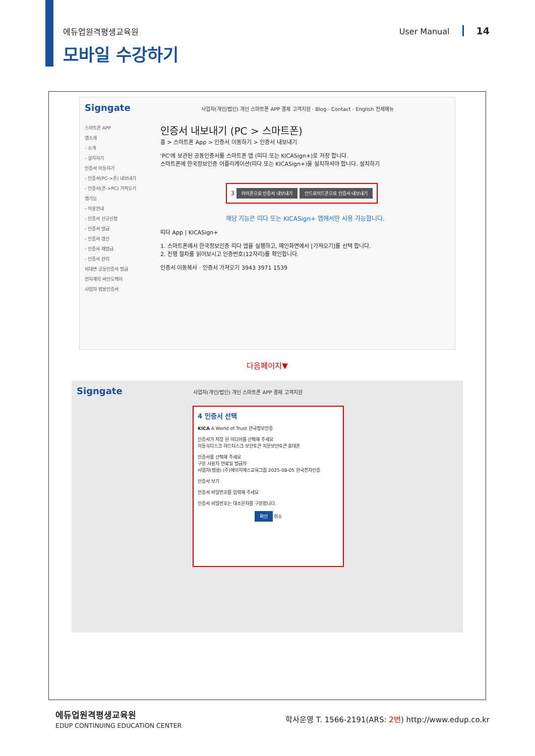에듀업원격평생교육원 User Manual 14
모바일 수강하기
Signgate 사업자(개인/법인) 개인 스마트폰 APP 결제 고객지원 · Blog · Contact · English 전체메뉴
스마트폰 APP
앱소개
- 소개
- 설치하기
인증서 이동하기
- 인증서(PC->폰) 내보내기
- 인증서(폰->PC) 가져오기
앱기능
- 이용안내
- 인증서 신규신청
- 인증서 발급
- 인증서 갱신
- 인증서 재발급
- 인증서 관리
비대면 공동인증서 발급
전자계약 싸인오케이
사업자 범용인증서
인증서 내보내기 (PC > 스마트폰)
홈 > 스마트폰 App > 인증서 이동하기 > 인증서 내보내기
'PC'에 보관된 공동인증서를 스마트폰 앱 (띠다 또는 KICASign+)로 저장 합니다.
스마트폰에 한국정보인증 어플리케이션(띠다 또는 KICASign+)을 설치하셔야 합니다. 설치하기
3 아이폰으로 인증서 내보내기 안드로이드폰으로 인증서 내보내기
해당 기능은 띠다 또는 KICASign+ 앱에서만 사용 가능합니다.
띠다 App | KICASign+
1. 스마트폰에서 한국정보인증 띠다 앱을 실행하고, 메인화면에서 [가져오기]를 선택 합니다.
2. 진행 절차를 읽어보시고 인증번호(12자리)를 확인합니다.
인증서 이동복사 · 인증서 가져오기 3943 3971 1539
다음페이지▼
Signgate 사업자(개인/법인) 개인 스마트폰 APP 결제 고객지원
4 인증서 선택
KICA A World of Trust 한국정보인증
인증서가 저장 된 미디어를 선택해 주세요
이동식디스크 하드디스크 보안토큰 지문보안토큰 휴대폰
인증서를 선택해 주세요
구분 사용자 만료일 발급자
사업자(범용) (주)에이치에스교육그룹 2025-08-05 한국전자인증
인증서 보기
인증서 비밀번호를 입력해 주세요
인증서 비밀번호는 대소문자를 구분합니다.
확인 취소
에듀업원격평생교육원
EDUP CONTINUING EDUCATION CENTER 학사운영 T. 1566-2191(ARS: 2번) http://www.edup.co.kr